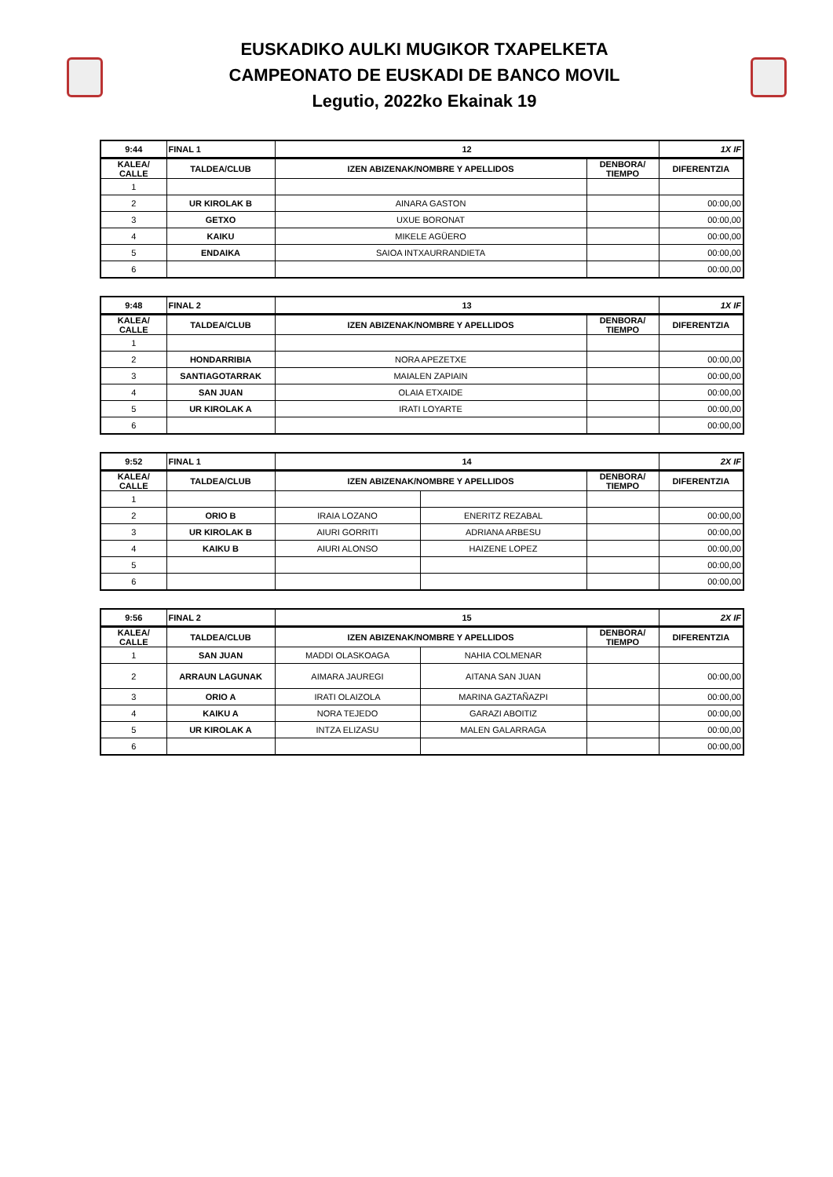EUSKADIKO AULKI MUGIKOR TXAPELKETA
CAMPEONATO DE EUSKADI DE BANCO MOVIL
Legutio, 2022ko Ekainak 19
| 9:44 | FINAL 1 | 12 | | 1X IF |
| KALEA/ CALLE | TALDEA/CLUB | IZEN ABIZENAK/NOMBRE Y APELLIDOS | DENBORA/ TIEMPO | DIFERENTZIA |
| 1 | | | | |
| 2 | UR KIROLAK B | AINARA GASTON | | 00:00,00 |
| 3 | GETXO | UXUE BORONAT | | 00:00,00 |
| 4 | KAIKU | MIKELE AGÜERO | | 00:00,00 |
| 5 | ENDAIKA | SAIOA INTXAURRANDIETA | | 00:00,00 |
| 6 | | | | 00:00,00 |
| 9:48 | FINAL 2 | 13 | | 1X IF |
| KALEA/ CALLE | TALDEA/CLUB | IZEN ABIZENAK/NOMBRE Y APELLIDOS | DENBORA/ TIEMPO | DIFERENTZIA |
| 1 | | | | |
| 2 | HONDARRIBIA | NORA APEZETXE | | 00:00,00 |
| 3 | SANTIAGOTARRAK | MAIALEN ZAPIAIN | | 00:00,00 |
| 4 | SAN JUAN | OLAIA ETXAIDE | | 00:00,00 |
| 5 | UR KIROLAK A | IRATI LOYARTE | | 00:00,00 |
| 6 | | | | 00:00,00 |
| 9:52 | FINAL 1 | 14 | | | 2X IF |
| KALEA/ CALLE | TALDEA/CLUB | IZEN ABIZENAK/NOMBRE Y APELLIDOS | | DENBORA/ TIEMPO | DIFERENTZIA |
| 1 | | | | | |
| 2 | ORIO B | IRAIA LOZANO | ENERITZ REZABAL | | 00:00,00 |
| 3 | UR KIROLAK B | AIURI GORRITI | ADRIANA ARBESU | | 00:00,00 |
| 4 | KAIKU B | AIURI ALONSO | HAIZENE LOPEZ | | 00:00,00 |
| 5 | | | | | 00:00,00 |
| 6 | | | | | 00:00,00 |
| 9:56 | FINAL 2 | 15 | | | 2X IF |
| KALEA/ CALLE | TALDEA/CLUB | IZEN ABIZENAK/NOMBRE Y APELLIDOS | | DENBORA/ TIEMPO | DIFERENTZIA |
| 1 | SAN JUAN | MADDI OLASKOAGA | NAHIA COLMENAR | | |
| 2 | ARRAUN LAGUNAK | AIMARA JAUREGI | AITANA SAN JUAN | | 00:00,00 |
| 3 | ORIO A | IRATI OLAIZOLA | MARINA GAZTAÑAZPI | | 00:00,00 |
| 4 | KAIKU A | NORA TEJEDO | GARAZI ABOITIZ | | 00:00,00 |
| 5 | UR KIROLAK A | INTZA ELIZASU | MALEN GALARRAGA | | 00:00,00 |
| 6 | | | | | 00:00,00 |